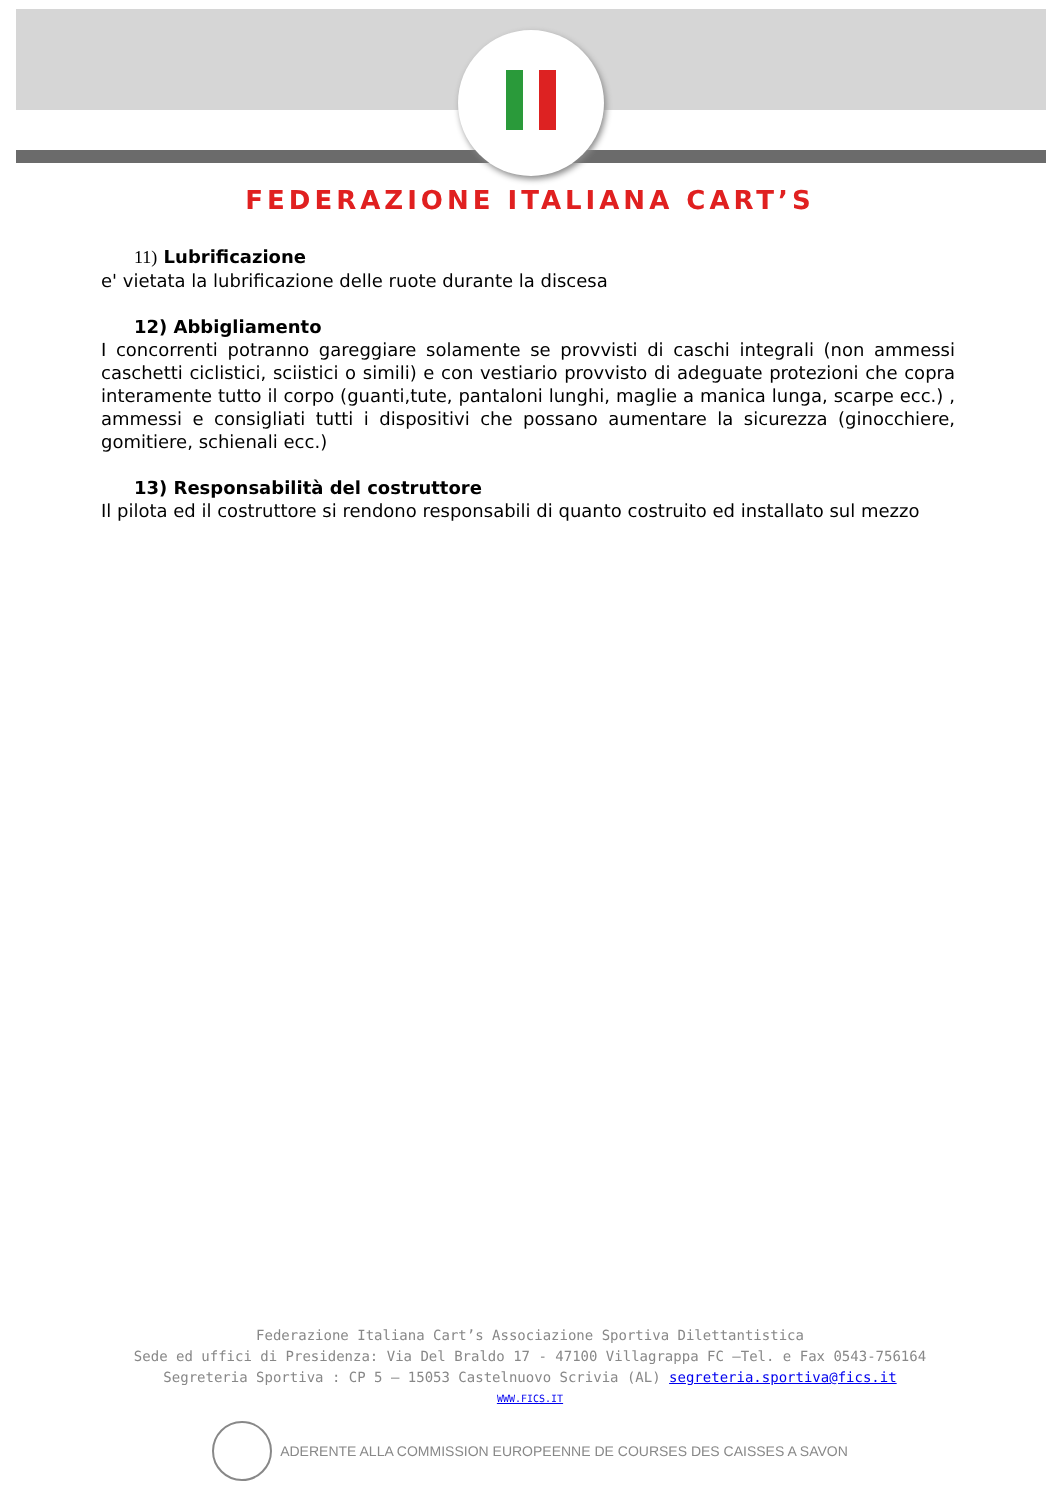FEDERAZIONE ITALIANA CART’S
11) Lubrificazione
e' vietata la lubrificazione delle ruote durante la discesa
12) Abbigliamento
I concorrenti potranno gareggiare solamente se provvisti di caschi integrali (non ammessi caschetti ciclistici, sciistici o simili) e con vestiario provvisto di adeguate protezioni che copra interamente tutto il corpo (guanti,tute, pantaloni lunghi, maglie a manica lunga, scarpe ecc.) , ammessi e consigliati tutti i dispositivi che possano aumentare la sicurezza (ginocchiere, gomitiere, schienali ecc.)
13) Responsabilità del costruttore
Il pilota ed il costruttore si rendono responsabili di quanto costruito ed installato sul mezzo
Federazione Italiana Cart’s Associazione Sportiva Dilettantistica
Sede ed uffici di Presidenza: Via Del Braldo 17 - 47100 Villagrappa FC –Tel. e Fax 0543-756164
Segreteria Sportiva : CP 5 – 15053 Castelnuovo Scrivia (AL) segreteria.sportiva@fics.it
WWW.FICS.IT
ADERENTE ALLA COMMISSION EUROPEENNE DE COURSES DES CAISSES A SAVON